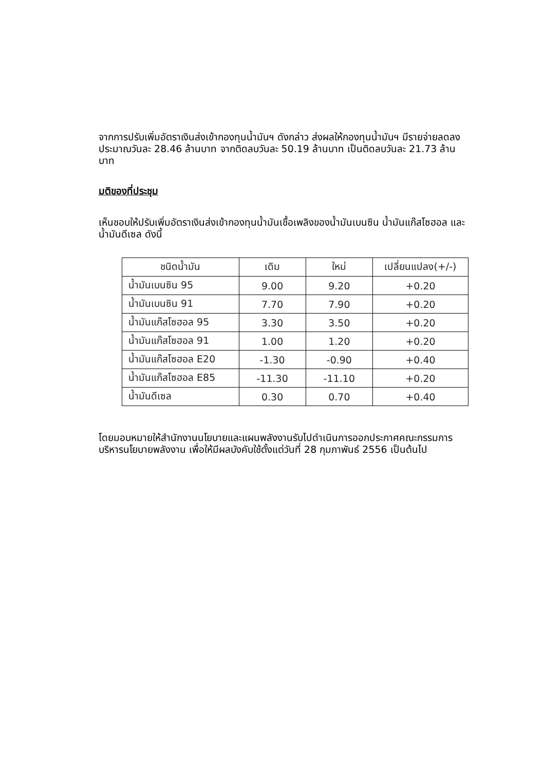จากการปรับเพิ่มอัตราเงินส่งเข้ากองทุนน้ำมันฯ ดังกล่าว ส่งผลให้กองทุนน้ำมันฯ มีรายจ่ายลดลงประมาณวันละ 28.46 ล้านบาท จากติดลบวันละ 50.19 ล้านบาท เป็นติดลบวันละ 21.73 ล้านบาท
มติของที่ประชุม
เห็นชอบให้ปรับเพิ่มอัตราเงินส่งเข้ากองทุนน้ำมันเชื้อเพลิงของน้ำมันเบนซิน น้ำมันแก๊สโซฮอล และน้ำมันดีเซล ดังนี้
| ชนิดน้ำมัน | เดิม | ใหม่ | เปลี่ยนแปลง(+/-) |
| --- | --- | --- | --- |
| น้ำมันเบนซิน 95 | 9.00 | 9.20 | +0.20 |
| น้ำมันเบนซิน 91 | 7.70 | 7.90 | +0.20 |
| น้ำมันแก๊สโซฮอล 95 | 3.30 | 3.50 | +0.20 |
| น้ำมันแก๊สโซฮอล 91 | 1.00 | 1.20 | +0.20 |
| น้ำมันแก๊สโซฮอล E20 | -1.30 | -0.90 | +0.40 |
| น้ำมันแก๊สโซฮอล E85 | -11.30 | -11.10 | +0.20 |
| น้ำมันดีเซล | 0.30 | 0.70 | +0.40 |
โดยมอบหมายให้สำนักงานนโยบายและแผนพลังงานรับไปดำเนินการออกประกาศคณะกรรมการ บริหารนโยบายพลังงาน เพื่อให้มีผลบังคับใช้ตั้งแต่วันที่ 28 กุมภาพันธ์ 2556 เป็นต้นไป